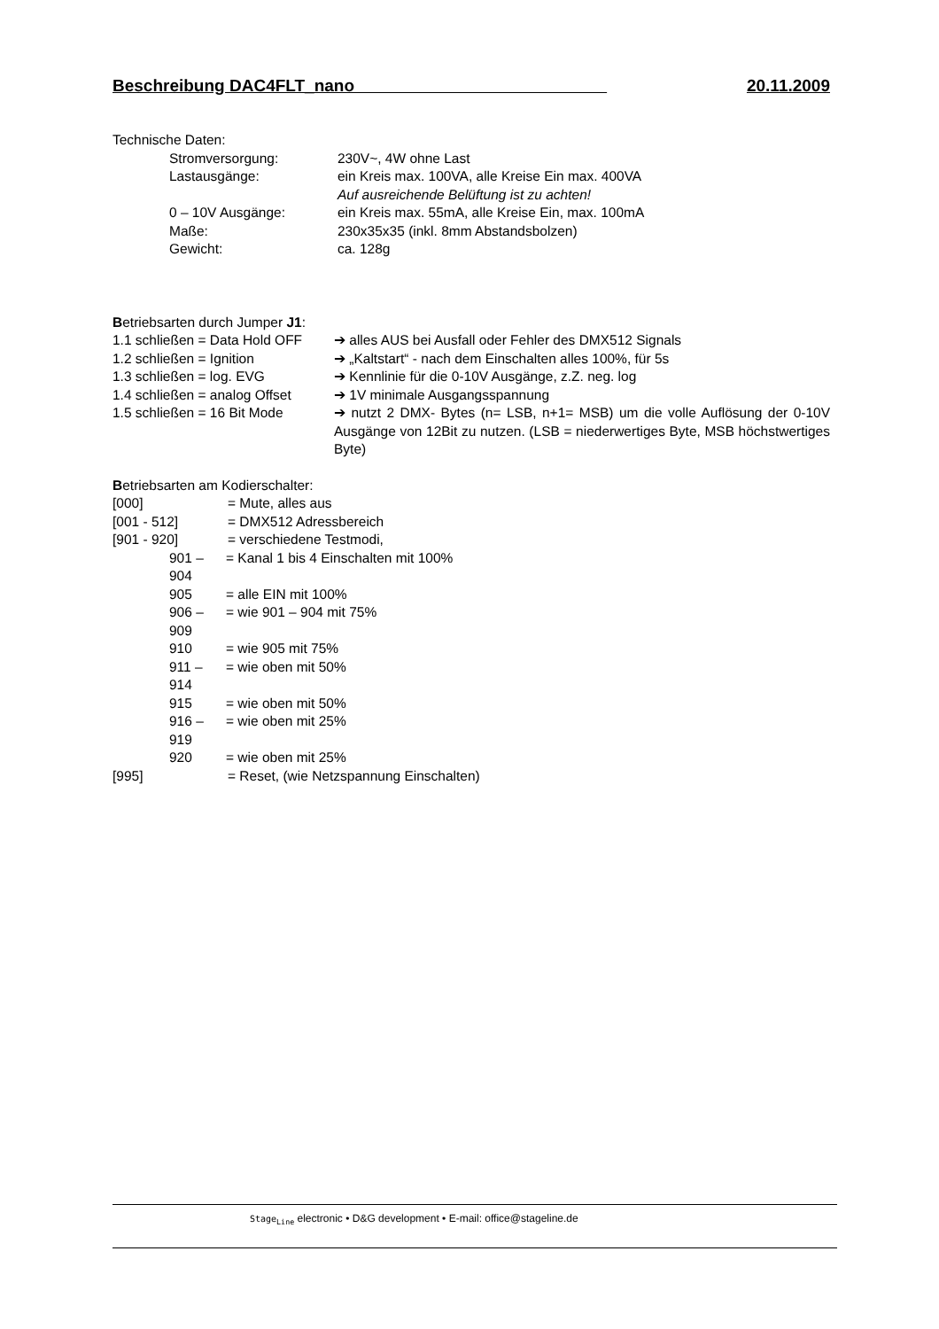Beschreibung DAC4FLT_nano 20.11.2009
Technische Daten:
Stromversorgung: 230V~, 4W ohne Last
Lastausgänge: ein Kreis max. 100VA, alle Kreise Ein max. 400VA
Auf ausreichende Belüftung ist zu achten!
0 – 10V Ausgänge: ein Kreis max. 55mA, alle Kreise Ein, max. 100mA
Maße: 230x35x35 (inkl. 8mm Abstandsbolzen)
Gewicht: ca. 128g
Betriebsarten durch Jumper J1:
1.1 schließen = Data Hold OFF ➔ alles AUS bei Ausfall oder Fehler des DMX512 Signals
1.2 schließen = Ignition ➔ „Kaltstart“ - nach dem Einschalten alles 100%, für 5s
1.3 schließen = log. EVG ➔ Kennlinie für die 0-10V Ausgänge, z.Z. neg. log
1.4 schließen = analog Offset ➔ 1V minimale Ausgangsspannung
1.5 schließen = 16 Bit Mode ➔ nutzt 2 DMX- Bytes (n= LSB, n+1= MSB) um die volle Auflösung der 0-10V Ausgänge von 12Bit zu nutzen. (LSB = niederwertiges Byte, MSB höchstwertiges Byte)
Betriebsarten am Kodierschalter:
[000] = Mute, alles aus
[001 - 512] = DMX512 Adressbereich
[901 - 920] = verschiedene Testmodi,
901 – 904 = Kanal 1 bis 4 Einschalten mit 100%
905 = alle EIN mit 100%
906 – 909 = wie 901 – 904 mit 75%
910 = wie 905 mit 75%
911 – 914 = wie oben mit 50%
915 = wie oben mit 50%
916 – 919 = wie oben mit 25%
920 = wie oben mit 25%
[995] = Reset, (wie Netzspannung Einschalten)
Stage<sub>Line</sub> electronic • D&G development • E-mail: office@stageline.de